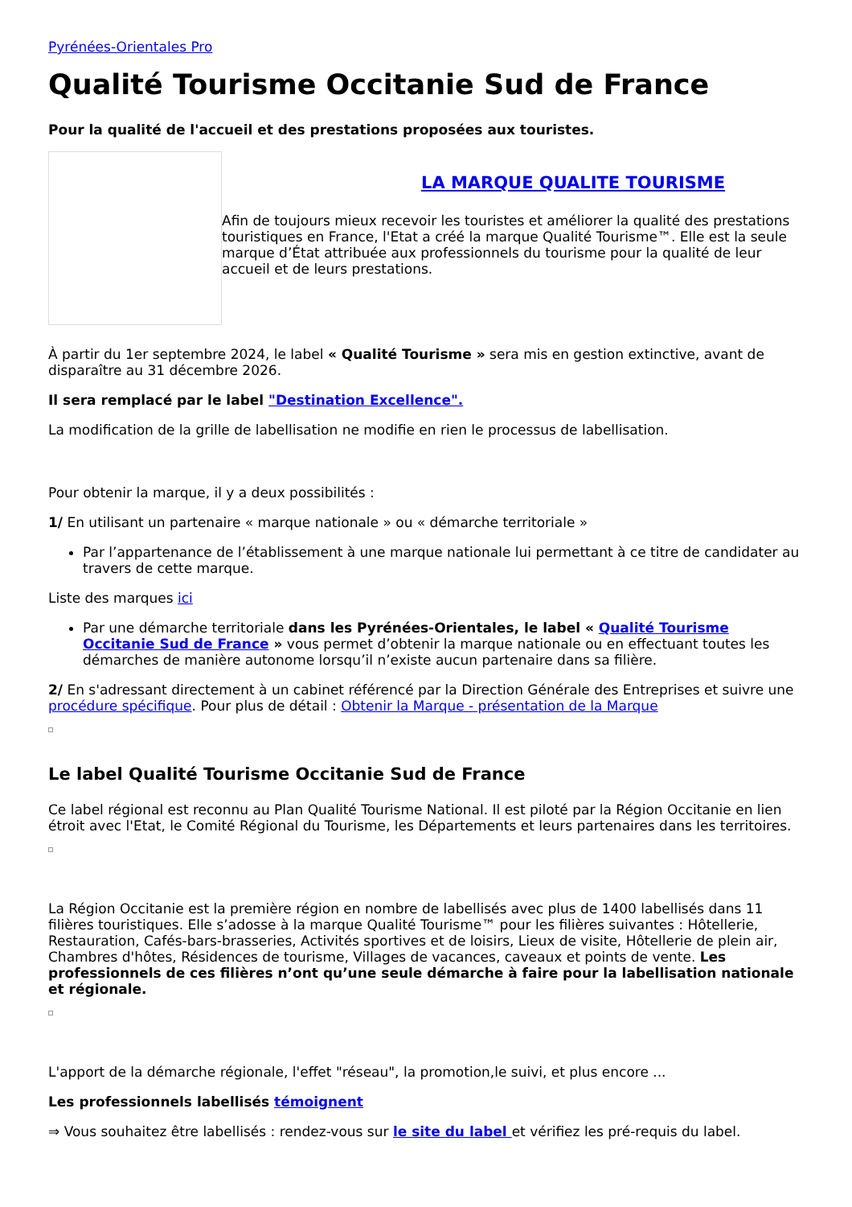Pyrénées-Orientales Pro
Qualité Tourisme Occitanie Sud de France
Pour la qualité de l'accueil et des prestations proposées aux touristes.
LA MARQUE QUALITE TOURISME
Afin de toujours mieux recevoir les touristes et améliorer la qualité des prestations touristiques en France, l'Etat a créé la marque Qualité Tourisme™. Elle est la seule marque d’État attribuée aux professionnels du tourisme pour la qualité de leur accueil et de leurs prestations.
À partir du 1er septembre 2024, le label « Qualité Tourisme » sera mis en gestion extinctive, avant de disparaître au 31 décembre 2026.
Il sera remplacé par le label "Destination Excellence".
La modification de la grille de labellisation ne modifie en rien le processus de labellisation.
Pour obtenir la marque, il y a deux possibilités :
1/ En utilisant un partenaire « marque nationale » ou « démarche territoriale »
Par l’appartenance de l’établissement à une marque nationale lui permettant à ce titre de candidater au travers de cette marque.
Liste des marques ici
Par une démarche territoriale dans les Pyrénées-Orientales, le label « Qualité Tourisme Occitanie Sud de France » vous permet d’obtenir la marque nationale ou en effectuant toutes les démarches de manière autonome lorsqu’il n’existe aucun partenaire dans sa filière.
2/ En s'adressant directement à un cabinet référencé par la Direction Générale des Entreprises et suivre une procédure spécifique. Pour plus de détail : Obtenir la Marque - présentation de la Marque
Le label Qualité Tourisme Occitanie Sud de France
Ce label régional est reconnu au Plan Qualité Tourisme National. Il est piloté par la Région Occitanie en lien étroit avec l'Etat, le Comité Régional du Tourisme, les Départements et leurs partenaires dans les territoires.
La Région Occitanie est la première région en nombre de labellisés avec plus de 1400 labellisés dans 11 filières touristiques. Elle s’adosse à la marque Qualité Tourisme™ pour les filières suivantes : Hôtellerie, Restauration, Cafés-bars-brasseries, Activités sportives et de loisirs, Lieux de visite, Hôtellerie de plein air, Chambres d'hôtes, Résidences de tourisme, Villages de vacances, caveaux et points de vente. Les professionnels de ces filières n’ont qu’une seule démarche à faire pour la labellisation nationale et régionale.
L'apport de la démarche régionale, l'effet "réseau", la promotion,le suivi, et plus encore ...
Les professionnels labellisés témoignent
⇒ Vous souhaitez être labellisés : rendez-vous sur le site du label et vérifiez les pré-requis du label.